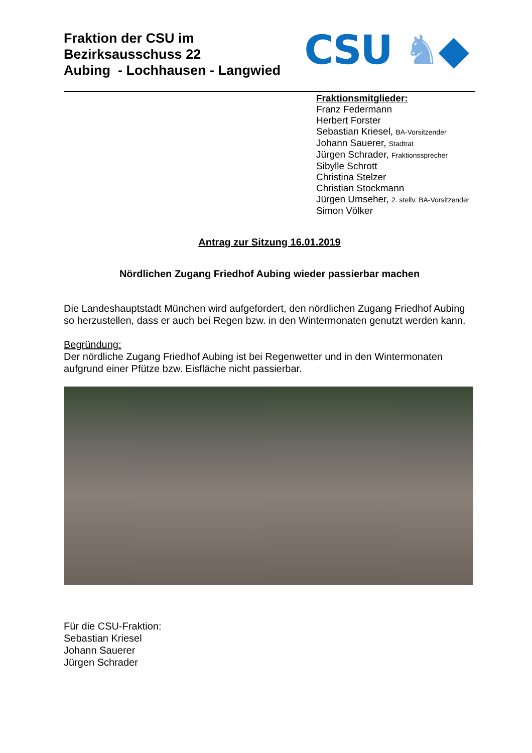Fraktion der CSU im
Bezirksausschuss 22
Aubing - Lochhausen - Langwied
CSU ♞◆
Fraktionsmitglieder:
Franz Federmann
Herbert Forster
Sebastian Kriesel, BA-Vorsitzender
Johann Sauerer, Stadtrat
Jürgen Schrader, Fraktionssprecher
Sibylle Schrott
Christina Stelzer
Christian Stockmann
Jürgen Umseher, 2. stellv. BA-Vorsitzender
Simon Völker
Antrag zur Sitzung 16.01.2019
Nördlichen Zugang Friedhof Aubing wieder passierbar machen
Die Landeshauptstadt München wird aufgefordert, den nördlichen Zugang Friedhof Aubing so herzustellen, dass er auch bei Regen bzw. in den Wintermonaten genutzt werden kann.
Begründung:
Der nördliche Zugang Friedhof Aubing ist bei Regenwetter und in den Wintermonaten aufgrund einer Pfütze bzw. Eisfläche nicht passierbar.
Für die CSU-Fraktion:
Sebastian Kriesel
Johann Sauerer
Jürgen Schrader